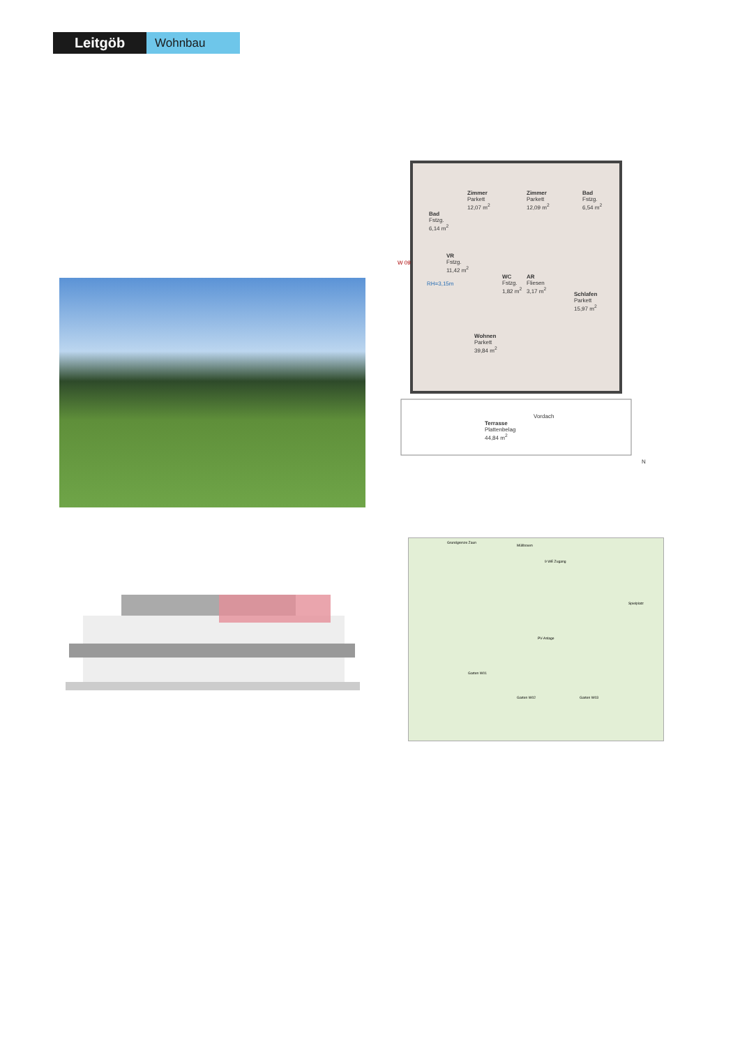Leitgöb
Wohnbau
Zimmer
Parkett
12,07 m<sup>2</sup>
Zimmer
Parkett
12,09 m<sup>2</sup>
Bad
Fstzg.
6,54 m<sup>2</sup>
Bad
Fstzg.
6,14 m<sup>2</sup>
VR
Fstzg.
11,42 m<sup>2</sup>
WC
Fstzg.
1,82 m<sup>2</sup>
AR
Fliesen
3,17 m<sup>2</sup>
RH=3,15m
Schlafen
Parkett
15,97 m<sup>2</sup>
Wohnen
Parkett
39,84 m<sup>2</sup>
Terrasse
Plattenbelag
44,84 m<sup>2</sup>
Vordach
W 09
N
Grundgrenze Zaun
Müllboxen
9 WE Zugang
PV-Anlage
Garten W01
Garten W02 Garten W03
Spielplatz